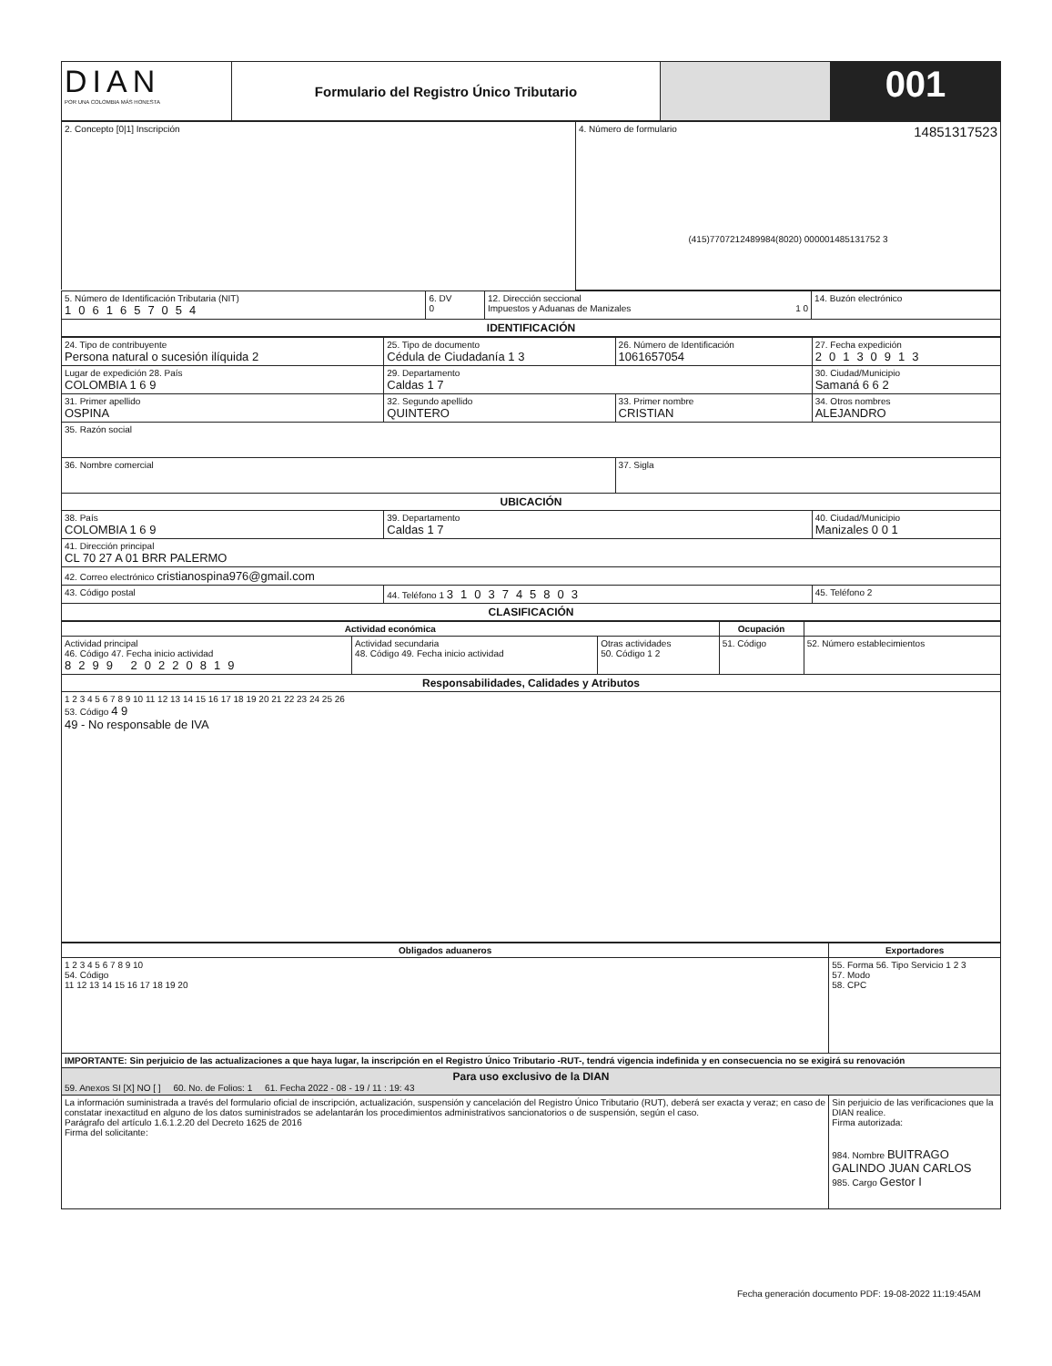| DIAN POR UNA COLOMBIA MÁS HONESTA | Formulario del Registro Único Tributario | | 001 |
| 2. Concepto [0/1] Inscripción | 4. Número de formulario 14851317523 (415)7707212489984(8020) 000001485131752 3 |
| 5. Número de Identificación Tributaria (NIT) 1061657054 | 6. DV 0 | 12. Dirección seccional Impuestos y Aduanas de Manizales 1 0 | 14. Buzón electrónico |
| IDENTIFICACIÓN | | | |
| 24. Tipo de contribuyente Persona natural o sucesión ilíquida 2 | 25. Tipo de documento Cédula de Ciudadanía 1 3 | 26. Número de Identificación 1061657054 | 27. Fecha expedición 20130913 |
| Lugar de expedición 28. País COLOMBIA 1 6 9 | 29. Departamento Caldas 1 7 | | 30. Ciudad/Municipio Samaná 6 6 2 |
| 31. Primer apellido OSPINA | 32. Segundo apellido QUINTERO | 33. Primer nombre CRISTIAN | 34. Otros nombres ALEJANDRO |
| 35. Razón social | | | |
| 36. Nombre comercial | | 37. Sigla | |
| UBICACIÓN | | | |
| 38. País COLOMBIA 1 6 9 | 39. Departamento Caldas 1 7 | | 40. Ciudad/Municipio Manizales 0 0 1 |
| 41. Dirección principal CL 70 27 A 01 BRR PALERMO | | | |
| 42. Correo electrónico cristianospina976@gmail.com | | | |
| 43. Código postal | 44. Teléfono 1 3103745803 | | 45. Teléfono 2 |
| CLASIFICACIÓN | | | |
| Actividad económica | | | Ocupación | |
| --- | --- | --- | --- | --- |
| Actividad principal 46. Código 47. Fecha inicio actividad 8299 20220819 | Actividad secundaria 48. Código 49. Fecha inicio actividad | Otras actividades 50. Código 1 2 | 51. Código | 52. Número establecimientos |
| Responsabilidades, Calidades y Atributos | | | | |
| 1 2 3 4 5 6 7 8 9 10 11 12 13 14 15 16 17 18 19 20 21 22 23 24 25 26 53. Código 4 9 49 - No responsable de IVA | | | | |
| Obligados aduaneros | Exportadores |
| --- | --- |
| 1 2 3 4 5 6 7 8 9 10 54. Código 11 12 13 14 15 16 17 18 19 20 | 55. Forma 56. Tipo Servicio 1 2 3 57. Modo 58. CPC |
| IMPORTANTE: Sin perjuicio de las actualizaciones a que haya lugar, la inscripción en el Registro Único Tributario -RUT-, tendrá vigencia indefinida y en consecuencia no se exigirá su renovación | |
| Para uso exclusivo de la DIAN 59. Anexos SI [X] NO [ ] 60. No. de Folios: 1 61. Fecha 2022 - 08 - 19 / 11 : 19: 43 | |
| La información suministrada a través del formulario oficial de inscripción, actualización, suspensión y cancelación del Registro Único Tributario (RUT), deberá ser exacta y veraz; en caso de constatar inexactitud en alguno de los datos suministrados se adelantarán los procedimientos administrativos sancionatorios o de suspensión, según el caso. Parágrafo del artículo 1.6.1.2.20 del Decreto 1625 de 2016 Firma del solicitante: | Sin perjuicio de las verificaciones que la DIAN realice. Firma autorizada: 984. Nombre BUITRAGO GALINDO JUAN CARLOS 985. Cargo Gestor I |
Fecha generación documento PDF: 19-08-2022 11:19:45AM